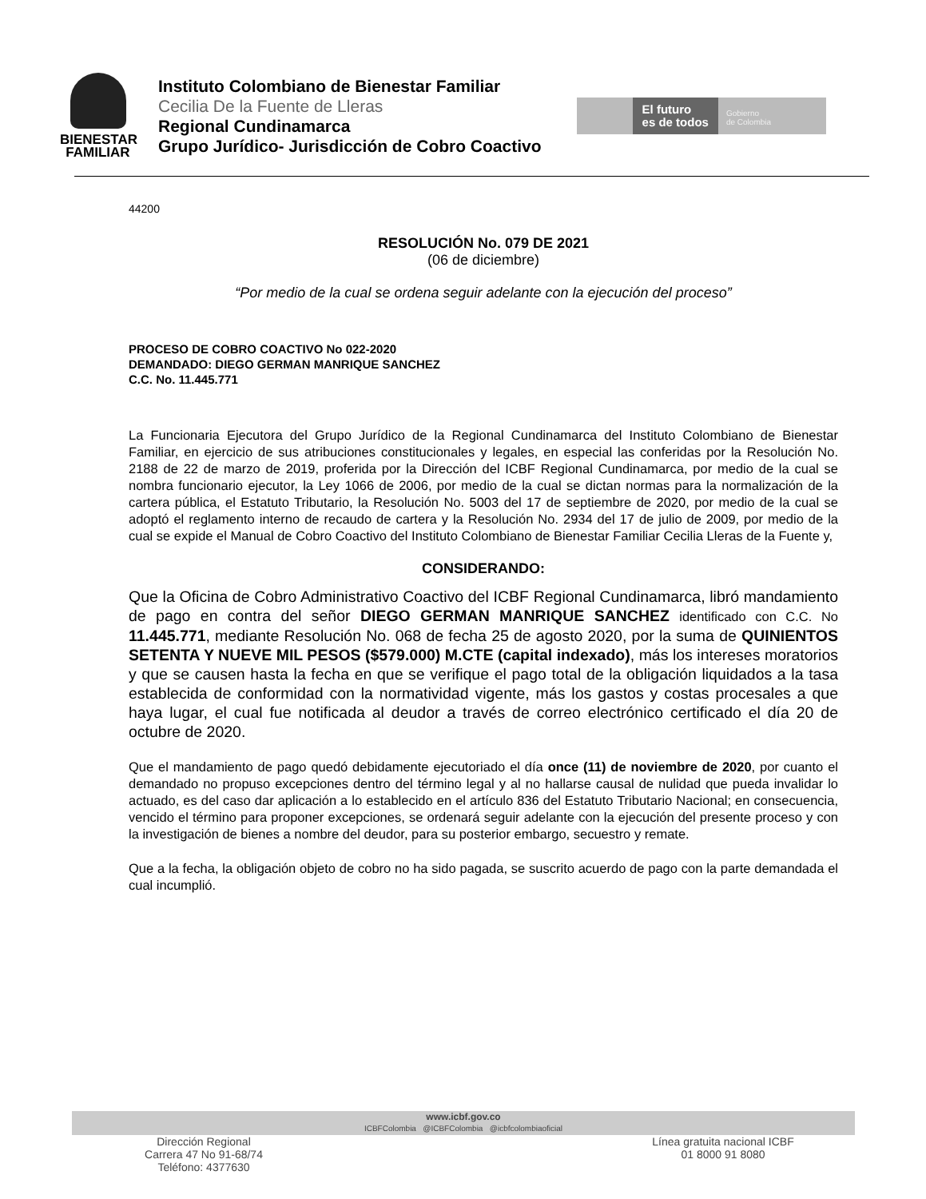BIENESTAR
FAMILIAR
Instituto Colombiano de Bienestar Familiar
Cecilia De la Fuente de Lleras
Regional Cundinamarca
Grupo Jurídico- Jurisdicción de Cobro Coactivo
El futuro
es de todos
Gobierno
de Colombia
44200
RESOLUCIÓN No. 079 DE 2021
(06 de diciembre)
“Por medio de la cual se ordena seguir adelante con la ejecución del proceso”
PROCESO DE COBRO COACTIVO No 022-2020
DEMANDADO: DIEGO GERMAN MANRIQUE SANCHEZ
C.C. No. 11.445.771
La Funcionaria Ejecutora del Grupo Jurídico de la Regional Cundinamarca del Instituto Colombiano de Bienestar Familiar, en ejercicio de sus atribuciones constitucionales y legales, en especial las conferidas por la Resolución No. 2188 de 22 de marzo de 2019, proferida por la Dirección del ICBF Regional Cundinamarca, por medio de la cual se nombra funcionario ejecutor, la Ley 1066 de 2006, por medio de la cual se dictan normas para la normalización de la cartera pública, el Estatuto Tributario, la Resolución No. 5003 del 17 de septiembre de 2020, por medio de la cual se adoptó el reglamento interno de recaudo de cartera y la Resolución No. 2934 del 17 de julio de 2009, por medio de la cual se expide el Manual de Cobro Coactivo del Instituto Colombiano de Bienestar Familiar Cecilia Lleras de la Fuente y,
CONSIDERANDO:
Que la Oficina de Cobro Administrativo Coactivo del ICBF Regional Cundinamarca, libró mandamiento de pago en contra del señor DIEGO GERMAN MANRIQUE SANCHEZ identificado con C.C. No 11.445.771, mediante Resolución No. 068 de fecha 25 de agosto 2020, por la suma de QUINIENTOS SETENTA Y NUEVE MIL PESOS ($579.000) M.CTE (capital indexado), más los intereses moratorios y que se causen hasta la fecha en que se verifique el pago total de la obligación liquidados a la tasa establecida de conformidad con la normatividad vigente, más los gastos y costas procesales a que haya lugar, el cual fue notificada al deudor a través de correo electrónico certificado el día 20 de octubre de 2020.
Que el mandamiento de pago quedó debidamente ejecutoriado el día once (11) de noviembre de 2020, por cuanto el demandado no propuso excepciones dentro del término legal y al no hallarse causal de nulidad que pueda invalidar lo actuado, es del caso dar aplicación a lo establecido en el artículo 836 del Estatuto Tributario Nacional; en consecuencia, vencido el término para proponer excepciones, se ordenará seguir adelante con la ejecución del presente proceso y con la investigación de bienes a nombre del deudor, para su posterior embargo, secuestro y remate.
Que a la fecha, la obligación objeto de cobro no ha sido pagada, se suscrito acuerdo de pago con la parte demandada el cual incumplió.
www.icbf.gov.co
ICBFColombia @ICBFColombia @icbfcolombiaoficial
Dirección Regional
Carrera 47 No 91-68/74
Teléfono: 4377630
Línea gratuita nacional ICBF
01 8000 91 8080